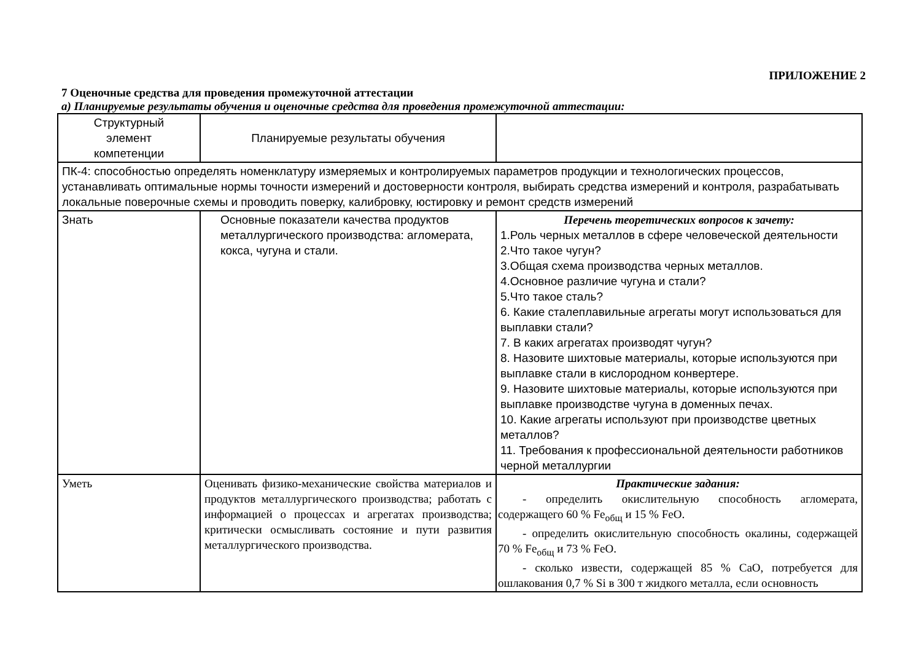ПРИЛОЖЕНИЕ 2
7 Оценочные средства для проведения промежуточной аттестации
а) Планируемые результаты обучения и оценочные средства для проведения промежуточной аттестации:
| Структурный элемент компетенции | Планируемые результаты обучения | |
| ПК-4: способностью определять номенклатуру измеряемых и контролируемых параметров продукции и технологических процессов, устанавливать оптимальные нормы точности измерений и достоверности контроля, выбирать средства измерений и контроля, разрабатывать локальные поверочные схемы и проводить поверку, калибровку, юстировку и ремонт средств измерений | | |
| Знать | Основные показатели качества продуктов металлургического производства: агломерата, кокса, чугуна и стали. | Перечень теоретических вопросов к зачету: 1.Роль черных металлов в сфере человеческой деятельности 2.Что такое чугун? 3.Общая схема производства черных металлов. 4.Основное различие чугуна и стали? 5.Что такое сталь? 6. Какие сталеплавильные агрегаты могут использоваться для выплавки стали? 7. В каких агрегатах производят чугун? 8. Назовите шихтовые материалы, которые используются при выплавке стали в кислородном конвертере. 9. Назовите шихтовые материалы, которые используются при выплавке производстве чугуна в доменных печах. 10. Какие агрегаты используют при производстве цветных металлов? 11. Требования к профессиональной деятельности работников черной металлургии |
| Уметь | Оценивать физико-механические свойства материалов и продуктов металлургического производства; работать с информацией о процессах и агрегатах производства; критически осмысливать состояние и пути развития металлургического производства. | Практические задания: - определить окислительную способность агломерата, содержащего 60 % Fe<sub>общ</sub> и 15 % FeO. - определить окислительную способность окалины, содержащей 70 % Fe<sub>общ</sub> и 73 % FeO. - сколько извести, содержащей 85 % CaO, потребуется для ошлакования 0,7 % Si в 300 т жидкого металла, если основность |